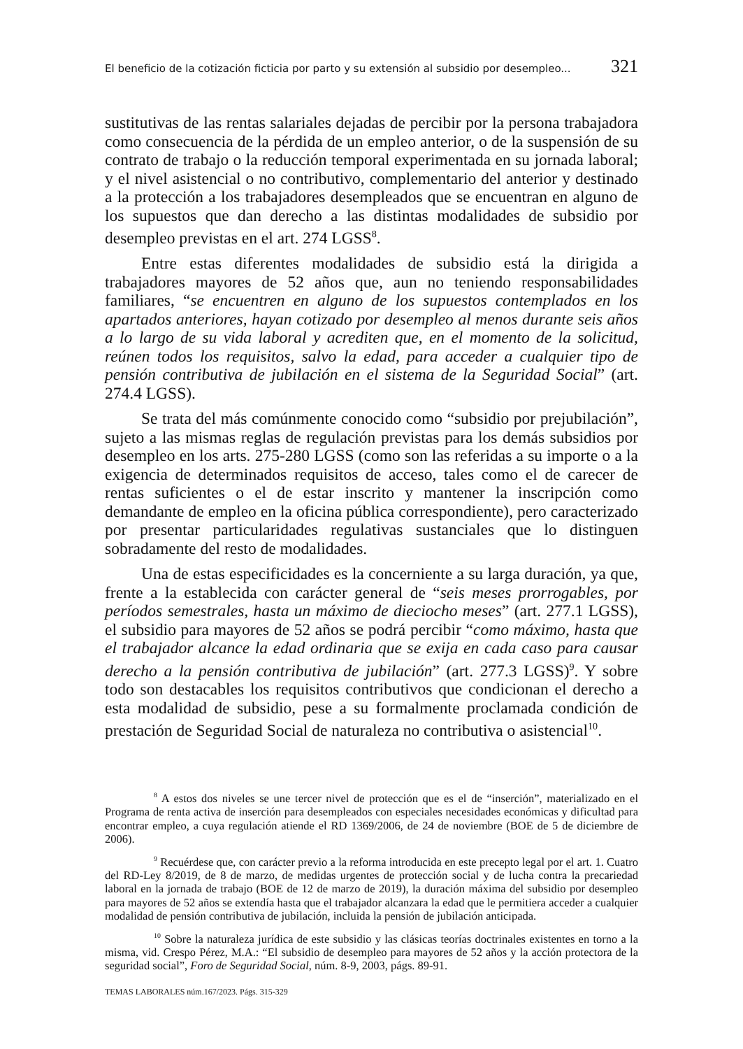El beneficio de la cotización ficticia por parto y su extensión al subsidio por desempleo... 321
sustitutivas de las rentas salariales dejadas de percibir por la persona trabajadora como consecuencia de la pérdida de un empleo anterior, o de la suspensión de su contrato de trabajo o la reducción temporal experimentada en su jornada laboral; y el nivel asistencial o no contributivo, complementario del anterior y destinado a la protección a los trabajadores desempleados que se encuentran en alguno de los supuestos que dan derecho a las distintas modalidades de subsidio por desempleo previstas en el art. 274 LGSS<sup>8</sup>.
Entre estas diferentes modalidades de subsidio está la dirigida a trabajadores mayores de 52 años que, aun no teniendo responsabilidades familiares, “se encuentren en alguno de los supuestos contemplados en los apartados anteriores, hayan cotizado por desempleo al menos durante seis años a lo largo de su vida laboral y acrediten que, en el momento de la solicitud, reúnen todos los requisitos, salvo la edad, para acceder a cualquier tipo de pensión contributiva de jubilación en el sistema de la Seguridad Social” (art. 274.4 LGSS).
Se trata del más comúnmente conocido como “subsidio por prejubilación”, sujeto a las mismas reglas de regulación previstas para los demás subsidios por desempleo en los arts. 275-280 LGSS (como son las referidas a su importe o a la exigencia de determinados requisitos de acceso, tales como el de carecer de rentas suficientes o el de estar inscrito y mantener la inscripción como demandante de empleo en la oficina pública correspondiente), pero caracterizado por presentar particularidades regulativas sustanciales que lo distinguen sobradamente del resto de modalidades.
Una de estas especificidades es la concerniente a su larga duración, ya que, frente a la establecida con carácter general de “seis meses prorrogables, por períodos semestrales, hasta un máximo de dieciocho meses” (art. 277.1 LGSS), el subsidio para mayores de 52 años se podrá percibir “como máximo, hasta que el trabajador alcance la edad ordinaria que se exija en cada caso para causar derecho a la pensión contributiva de jubilación” (art. 277.3 LGSS)<sup>9</sup>. Y sobre todo son destacables los requisitos contributivos que condicionan el derecho a esta modalidad de subsidio, pese a su formalmente proclamada condición de prestación de Seguridad Social de naturaleza no contributiva o asistencial<sup>10</sup>.
<sup>8</sup> A estos dos niveles se une tercer nivel de protección que es el de “inserción”, materializado en el Programa de renta activa de inserción para desempleados con especiales necesidades económicas y dificultad para encontrar empleo, a cuya regulación atiende el RD 1369/2006, de 24 de noviembre (BOE de 5 de diciembre de 2006).
<sup>9</sup> Recuérdese que, con carácter previo a la reforma introducida en este precepto legal por el art. 1. Cuatro del RD-Ley 8/2019, de 8 de marzo, de medidas urgentes de protección social y de lucha contra la precariedad laboral en la jornada de trabajo (BOE de 12 de marzo de 2019), la duración máxima del subsidio por desempleo para mayores de 52 años se extendía hasta que el trabajador alcanzara la edad que le permitiera acceder a cualquier modalidad de pensión contributiva de jubilación, incluida la pensión de jubilación anticipada.
<sup>10</sup> Sobre la naturaleza jurídica de este subsidio y las clásicas teorías doctrinales existentes en torno a la misma, vid. Crespo Pérez, M.A.: “El subsidio de desempleo para mayores de 52 años y la acción protectora de la seguridad social”, Foro de Seguridad Social, núm. 8-9, 2003, págs. 89-91.
TEMAS LABORALES núm.167/2023. Págs. 315-329